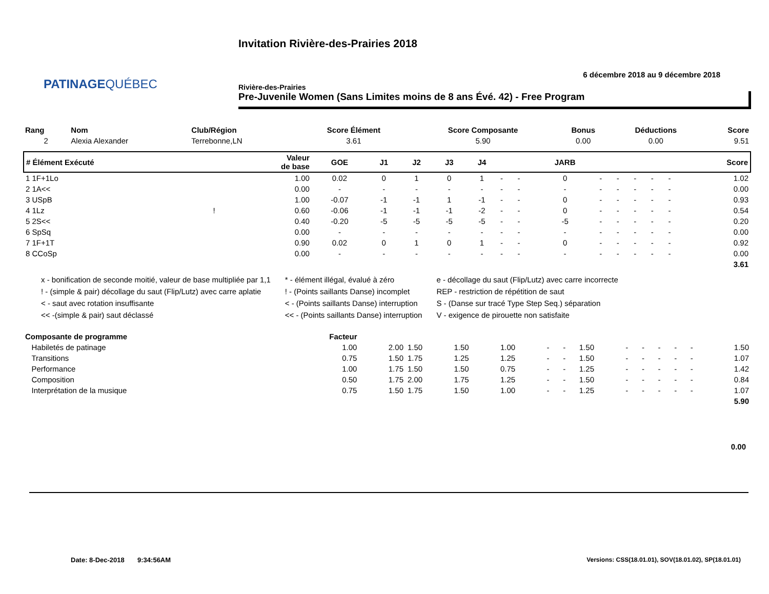PATINAGEQUÉBEC
Invitation Rivière-des-Prairies 2018
6 décembre 2018 au 9 décembre 2018
Rivière-des-Prairies
Pre-Juvenile Women (Sans Limites moins de 8 ans Évé. 42) - Free Program
| Rang | Nom | Club/Région | Score Élément | Score Composante | Bonus | Déductions | Score |
| --- | --- | --- | --- | --- | --- | --- | --- |
| 2 | Alexia Alexander | Terrebonne,LN | 3.61 | 5.90 | 0.00 | 0.00 | 9.51 |
| # Élément Exécuté | | Valeur de base | GOE | J1 | J2 | J3 | J4 | | | JARB | | | | | | Score |
| --- | --- | --- | --- | --- | --- | --- | --- | --- | --- | --- | --- | --- | --- | --- | --- | --- |
| 1 1F+1Lo | | 1.00 | 0.02 | 0 | 1 | 0 | 1 | - | - | 0 | - | - | - | - | - | 1.02 |
| 2 1A<< | | 0.00 | - | - | - | - | - | - | - | - | - | - | - | - | - | 0.00 |
| 3 USpB | | 1.00 | -0.07 | -1 | -1 | 1 | -1 | - | - | 0 | - | - | - | - | - | 0.93 |
| 4 1Lz | ! | 0.60 | -0.06 | -1 | -1 | -1 | -2 | - | - | 0 | - | - | - | - | - | 0.54 |
| 5 2S<< | | 0.40 | -0.20 | -5 | -5 | -5 | -5 | - | - | -5 | - | - | - | - | - | 0.20 |
| 6 SpSq | | 0.00 | - | - | - | - | - | - | - | - | - | - | - | - | - | 0.00 |
| 7 1F+1T | | 0.90 | 0.02 | 0 | 1 | 0 | 1 | - | - | 0 | - | - | - | - | - | 0.92 |
| 8 CCoSp | | 0.00 | - | - | - | - | - | - | - | - | - | - | - | - | - | 0.00 |
| 3.61 | | | | | | | | | | | | | | | | |
x - bonification de seconde moitié, valeur de base multipliée par 1,1
! - (simple & pair) décollage du saut (Flip/Lutz) avec carre aplatie
< - saut avec rotation insuffisante
<< -(simple & pair) saut déclassé
* - élément illégal, évalué à zéro
! - (Points saillants Danse) incomplet
< - (Points saillants Danse) interruption
<< - (Points saillants Danse) interruption
e - décollage du saut (Flip/Lutz) avec carre incorrecte
REP - restriction de répétition de saut
S - (Danse sur tracé Type Step Seq.) séparation
V - exigence de pirouette non satisfaite
| Composante de programme | Facteur | | | | | | | | | | | | | |
| --- | --- | --- | --- | --- | --- | --- | --- | --- | --- | --- | --- | --- | --- | --- |
| Habiletés de patinage | 1.00 | 2.00 | 1.50 | 1.50 | 1.00 | - | - | 1.50 | - | - | - | - | - | 1.50 |
| Transitions | 0.75 | 1.50 | 1.75 | 1.25 | 1.25 | - | - | 1.50 | - | - | - | - | - | 1.07 |
| Performance | 1.00 | 1.75 | 1.50 | 1.50 | 0.75 | - | - | 1.25 | - | - | - | - | - | 1.42 |
| Composition | 0.50 | 1.75 | 2.00 | 1.75 | 1.25 | - | - | 1.50 | - | - | - | - | - | 0.84 |
| Interprétation de la musique | 0.75 | 1.50 | 1.75 | 1.50 | 1.00 | - | - | 1.25 | - | - | - | - | - | 1.07 |
| 5.90 | | | | | | | | | | | | | | |
0.00
Date: 8-Dec-2018 9:34:56AM
Versions: CSS(18.01.01), SOV(18.01.02), SP(18.01.01)